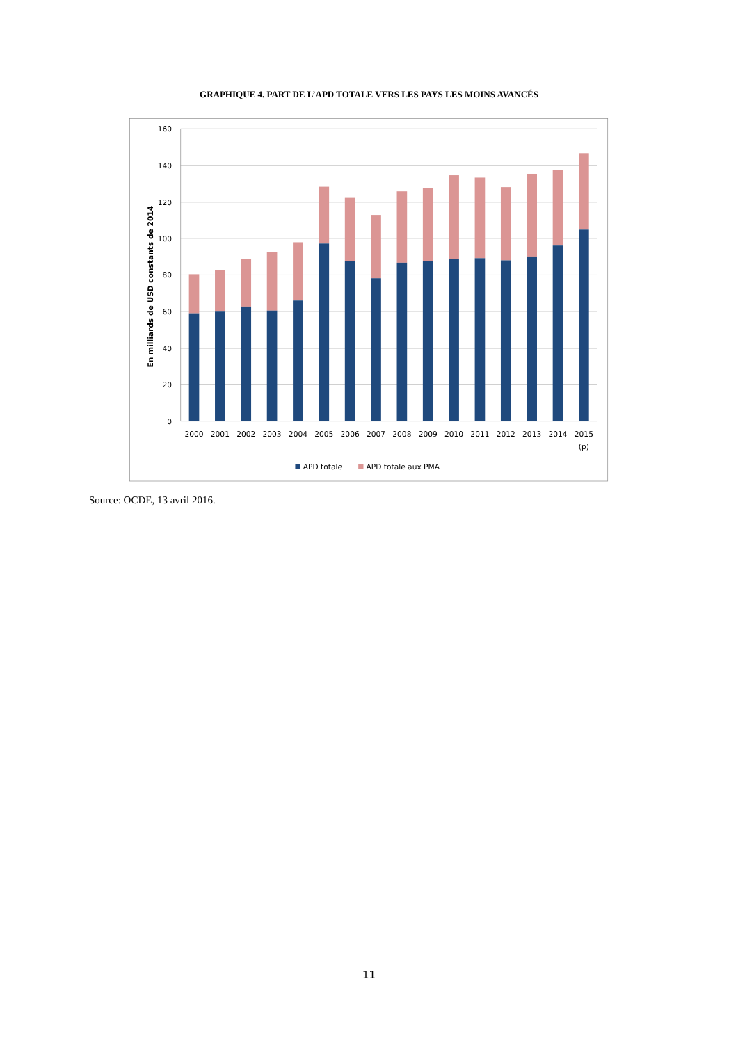GRAPHIQUE 4. PART DE L’APD TOTALE VERS LES PAYS LES MOINS AVANCÉS
160
140
120
100
80
60
40
20
0
En milliards de USD constants de 2014
2000
2001
2002
2003
2004
2005
2006
2007
2008
2009
2010
2011
2012
2013
2014
2015
(p)
APD totale
APD totale aux PMA
Source: OCDE, 13 avril 2016.
11